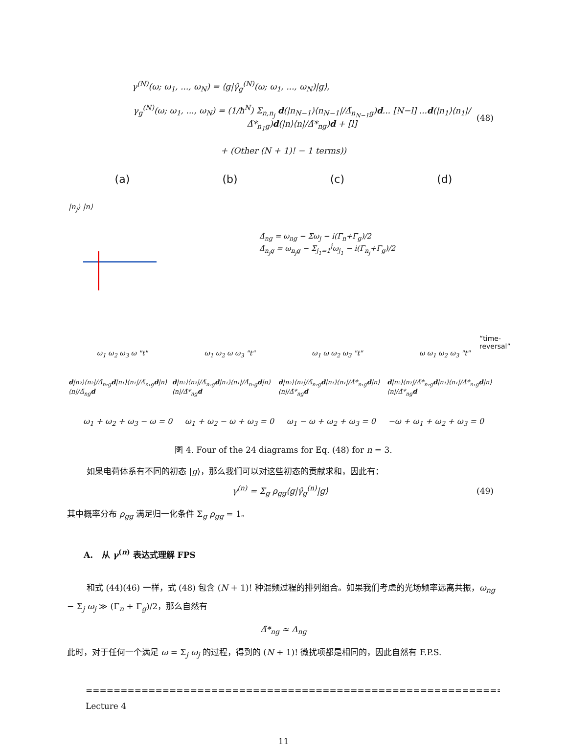γ<sup>(N)</sup>(ω; ω<sub>1</sub>, ..., ω<sub>N</sub>) = ⟨g|γ̂<sub>g</sub><sup>(N)</sup>(ω; ω<sub>1</sub>, ..., ω<sub>N</sub>)|g⟩,
γ<sub>g</sub><sup>(N)</sup>(ω; ω<sub>1</sub>, ..., ω<sub>N</sub>) = (1/ħ<sup>N</sup>) Σ<sub>n,n<sub>j</sub></sub> d(|n<sub>N−1</sub>⟩⟨n<sub>N−1</sub>|/Δ̃<sub>n<sub>N−1</sub>g</sub>)d... [N−l] ...d(|n<sub>1</sub>⟩⟨n<sub>1</sub>|/Δ̃*<sub>n<sub>1</sub>g</sub>)d(|n⟩⟨n|/Δ̃*<sub>ng</sub>)d + [l] (48)
+ (Other (N + 1)! − 1 terms))
(a) (b) (c) (d)
|n<sub>j</sub>⟩ |n⟩
Δ̃<sub>ng</sub> = ω<sub>ng</sub> − Σω<sub>j</sub> − i(Γ<sub>n</sub>+Γ<sub>g</sub>)/2
Δ̃<sub>n<sub>j</sub>g</sub> = ω<sub>n<sub>j</sub>g</sub> − Σ<sub>j<sub>1</sub>=1</sub><sup>j</sup>ω<sub>j<sub>1</sub></sub> − i(Γ<sub>n<sub>j</sub></sub>+Γ<sub>g</sub>)/2
“time-reversal”
ω<sub>1</sub> ω<sub>2</sub> ω<sub>3</sub> ω "t" ω<sub>1</sub> ω<sub>2</sub> ω ω<sub>3</sub> "t" ω<sub>1</sub> ω ω<sub>2</sub> ω<sub>3</sub> "t" ω ω<sub>1</sub> ω<sub>2</sub> ω<sub>3</sub> "t"
d|n₂⟩⟨n₂|/Δ̃<sub>n₂g</sub>d|n₁⟩⟨n₁|/Δ̃<sub>n₁g</sub>d|n⟩⟨n|/Δ̃<sub>ng</sub>d d|n₂⟩⟨n₂|/Δ̃<sub>n₂g</sub>d|n₁⟩⟨n₁|/Δ̃<sub>n₁g</sub>d|n⟩⟨n|/Δ̃*<sub>ng</sub>d d|n₂⟩⟨n₂|/Δ̃<sub>n₂g</sub>d|n₁⟩⟨n₁|/Δ̃*<sub>n₁g</sub>d|n⟩⟨n|/Δ̃*<sub>ng</sub>d d|n₂⟩⟨n₂|/Δ̃*<sub>n₂g</sub>d|n₁⟩⟨n₁|/Δ̃*<sub>n₁g</sub>d|n⟩⟨n|/Δ̃*<sub>ng</sub>d
ω<sub>1</sub> + ω<sub>2</sub> + ω<sub>3</sub> − ω = 0 ω<sub>1</sub> + ω<sub>2</sub> − ω + ω<sub>3</sub> = 0 ω<sub>1</sub> − ω + ω<sub>2</sub> + ω<sub>3</sub> = 0 −ω + ω<sub>1</sub> + ω<sub>2</sub> + ω<sub>3</sub> = 0
图 4. Four of the 24 diagrams for Eq. (48) for n = 3.
如果电荷体系有不同的初态 |g⟩，那么我们可以对这些初态的贡献求和，因此有：
γ<sup>(n)</sup> = Σ<sub>g</sub> ρ<sub>gg</sub>⟨g|γ̂<sub>g</sub><sup>(n)</sup>|g⟩ (49)
其中概率分布 ρ<sub>gg</sub> 满足归一化条件 Σ<sub>g</sub> ρ<sub>gg</sub> = 1。
A. 从 γ<sup>(n)</sup> 表达式理解 FPS
和式 (44)(46) 一样，式 (48) 包含 (N + 1)! 种混频过程的排列组合。如果我们考虑的光场频率远离共振，ω<sub>ng</sub> − Σ<sub>j</sub> ω<sub>j</sub> ≫ (Γ<sub>n</sub> + Γ<sub>g</sub>)/2，那么自然有
Δ̃*<sub>ng</sub> ≈ Δ<sub>ng</sub>
此时，对于任何一个满足 ω = Σ<sub>j</sub> ω<sub>j</sub> 的过程，得到的 (N + 1)! 微扰项都是相同的，因此自然有 F.P.S.
=================================================================
Lecture 4
11